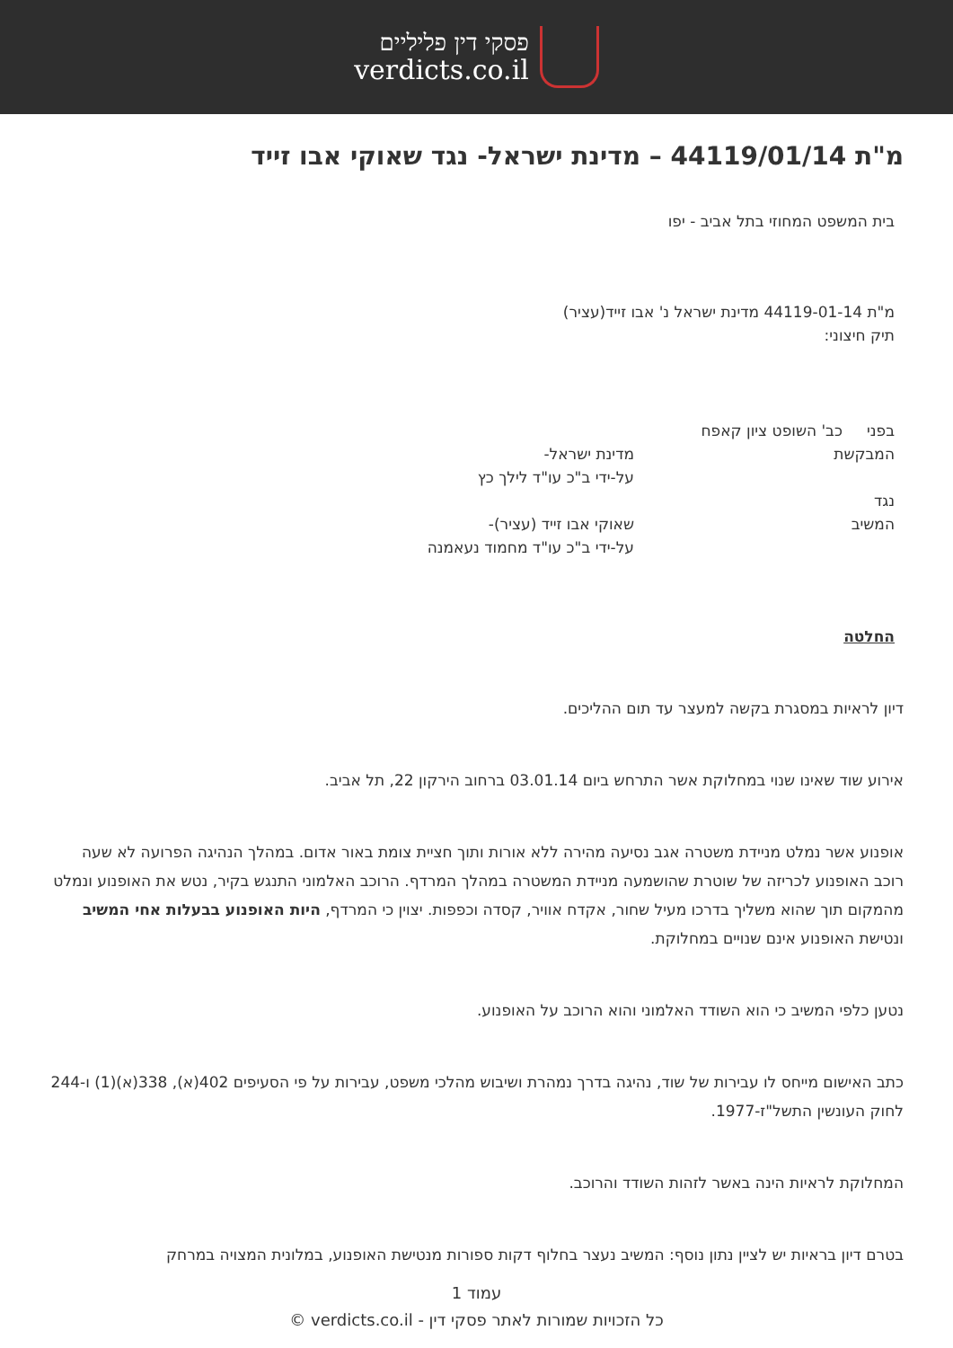פסקי דין פליליים
verdicts.co.il
מ"ת 44119/01/14 – מדינת ישראל- נגד שאוקי אבו זייד
בית המשפט המחוזי בתל אביב - יפו
מ"ת 44119-01-14 מדינת ישראל נ' אבו זייד(עציר)
תיק חיצוני:
בפני כב' השופט ציון קאפח
המבקשת מדינת ישראל-
על-ידי ב"כ עו"ד לילך כץ
נגד
המשיב שאוקי אבו זייד (עציר)-
על-ידי ב"כ עו"ד מחמוד נעאמנה
החלטה
דיון לראיות במסגרת בקשה למעצר עד תום ההליכים.
אירוע שוד שאינו שנוי במחלוקת אשר התרחש ביום 03.01.14 ברחוב הירקון 22, תל אביב.
אופנוע אשר נמלט מניידת משטרה אגב נסיעה מהירה ללא אורות ותוך חציית צומת באור אדום. במהלך הנהיגה הפרועה לא שעה רוכב האופנוע לכריזה של שוטרת שהושמעה מניידת המשטרה במהלך המרדף. הרוכב האלמוני התנגש בקיר, נטש את האופנוע ונמלט מהמקום תוך שהוא משליך בדרכו מעיל שחור, אקדח אוויר, קסדה וכפפות. יצוין כי המרדף, היות האופנוע בבעלות אחי המשיב ונטישת האופנוע אינם שנויים במחלוקת.
נטען כלפי המשיב כי הוא השודד האלמוני והוא הרוכב על האופנוע.
כתב האישום מייחס לו עבירות של שוד, נהיגה בדרך נמהרת ושיבוש מהלכי משפט, עבירות על פי הסעיפים 402(א), 338(א)(1) ו-244 לחוק העונשין התשל"ז-1977.
המחלוקת לראיות הינה באשר לזהות השודד והרוכב.
בטרם דיון בראיות יש לציין נתון נוסף: המשיב נעצר בחלוף דקות ספורות מנטישת האופנוע, במלונית המצויה במרחק
עמוד 1
כל הזכויות שמורות לאתר פסקי דין - verdicts.co.il ©